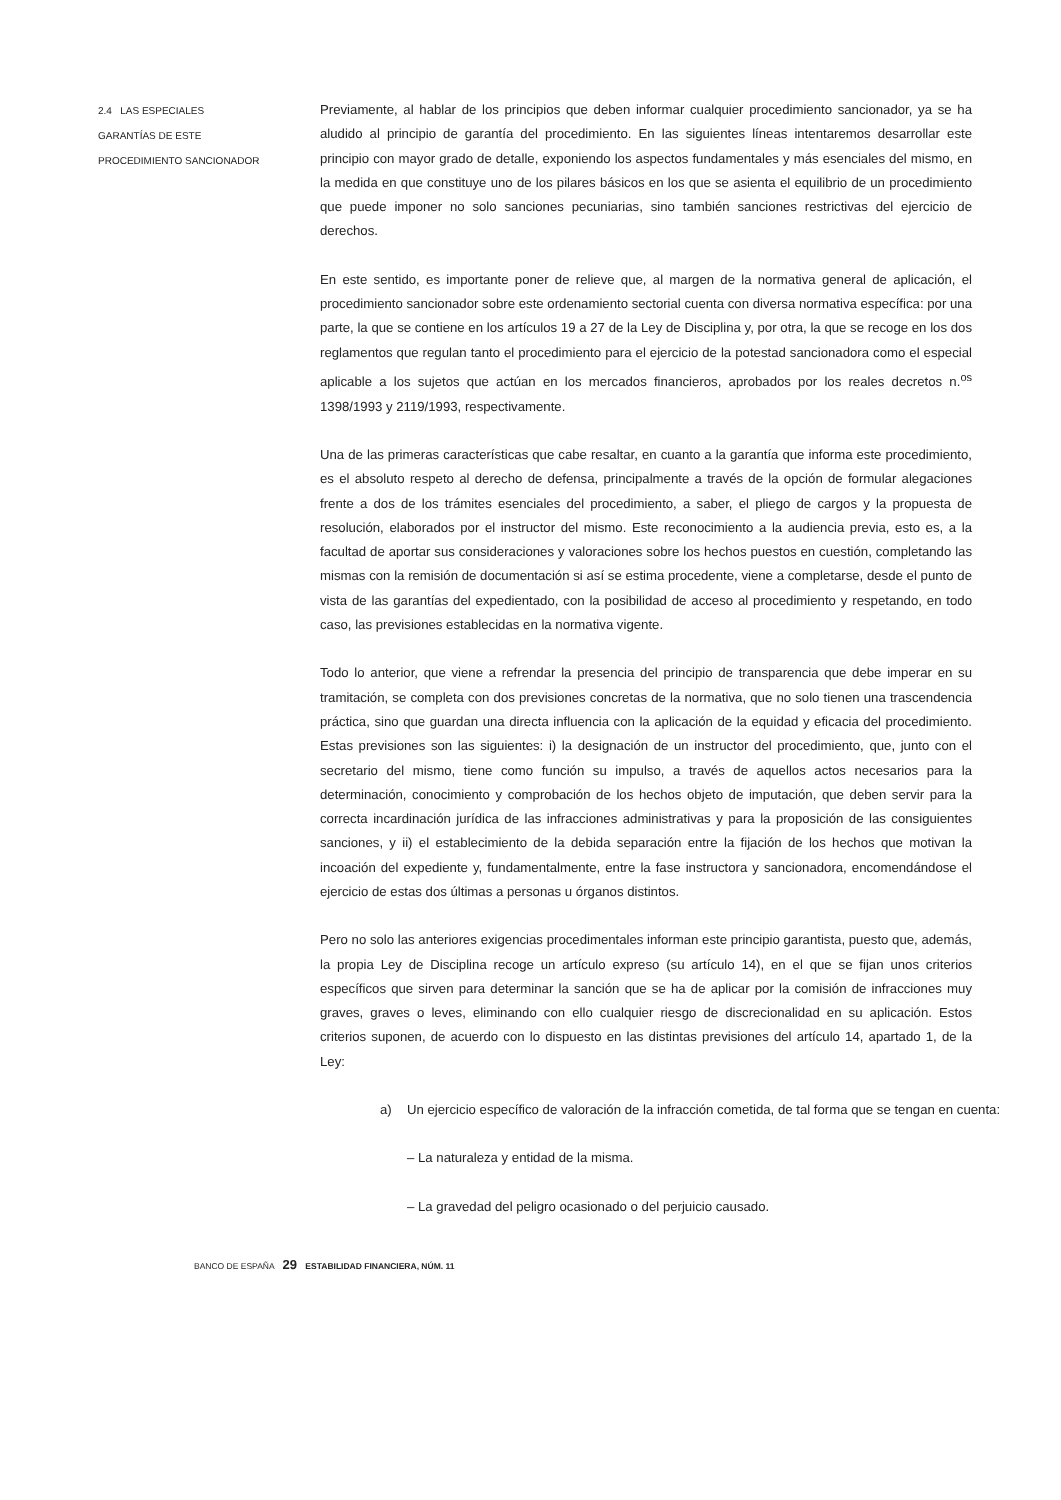2.4 LAS ESPECIALES
GARANTÍAS DE ESTE
PROCEDIMIENTO SANCIONADOR
Previamente, al hablar de los principios que deben informar cualquier procedimiento sancionador, ya se ha aludido al principio de garantía del procedimiento. En las siguientes líneas intentaremos desarrollar este principio con mayor grado de detalle, exponiendo los aspectos fundamentales y más esenciales del mismo, en la medida en que constituye uno de los pilares básicos en los que se asienta el equilibrio de un procedimiento que puede imponer no solo sanciones pecuniarias, sino también sanciones restrictivas del ejercicio de derechos.
En este sentido, es importante poner de relieve que, al margen de la normativa general de aplicación, el procedimiento sancionador sobre este ordenamiento sectorial cuenta con diversa normativa específica: por una parte, la que se contiene en los artículos 19 a 27 de la Ley de Disciplina y, por otra, la que se recoge en los dos reglamentos que regulan tanto el procedimiento para el ejercicio de la potestad sancionadora como el especial aplicable a los sujetos que actúan en los mercados financieros, aprobados por los reales decretos n.<sup>os</sup> 1398/1993 y 2119/1993, respectivamente.
Una de las primeras características que cabe resaltar, en cuanto a la garantía que informa este procedimiento, es el absoluto respeto al derecho de defensa, principalmente a través de la opción de formular alegaciones frente a dos de los trámites esenciales del procedimiento, a saber, el pliego de cargos y la propuesta de resolución, elaborados por el instructor del mismo. Este reconocimiento a la audiencia previa, esto es, a la facultad de aportar sus consideraciones y valoraciones sobre los hechos puestos en cuestión, completando las mismas con la remisión de documentación si así se estima procedente, viene a completarse, desde el punto de vista de las garantías del expedientado, con la posibilidad de acceso al procedimiento y respetando, en todo caso, las previsiones establecidas en la normativa vigente.
Todo lo anterior, que viene a refrendar la presencia del principio de transparencia que debe imperar en su tramitación, se completa con dos previsiones concretas de la normativa, que no solo tienen una trascendencia práctica, sino que guardan una directa influencia con la aplicación de la equidad y eficacia del procedimiento. Estas previsiones son las siguientes: i) la designación de un instructor del procedimiento, que, junto con el secretario del mismo, tiene como función su impulso, a través de aquellos actos necesarios para la determinación, conocimiento y comprobación de los hechos objeto de imputación, que deben servir para la correcta incardinación jurídica de las infracciones administrativas y para la proposición de las consiguientes sanciones, y ii) el establecimiento de la debida separación entre la fijación de los hechos que motivan la incoación del expediente y, fundamentalmente, entre la fase instructora y sancionadora, encomendándose el ejercicio de estas dos últimas a personas u órganos distintos.
Pero no solo las anteriores exigencias procedimentales informan este principio garantista, puesto que, además, la propia Ley de Disciplina recoge un artículo expreso (su artículo 14), en el que se fijan unos criterios específicos que sirven para determinar la sanción que se ha de aplicar por la comisión de infracciones muy graves, graves o leves, eliminando con ello cualquier riesgo de discrecionalidad en su aplicación. Estos criterios suponen, de acuerdo con lo dispuesto en las distintas previsiones del artículo 14, apartado 1, de la Ley:
a) Un ejercicio específico de valoración de la infracción cometida, de tal forma que se tengan en cuenta:
– La naturaleza y entidad de la misma.
– La gravedad del peligro ocasionado o del perjuicio causado.
BANCO DE ESPAÑA 29 ESTABILIDAD FINANCIERA, NÚM. 11